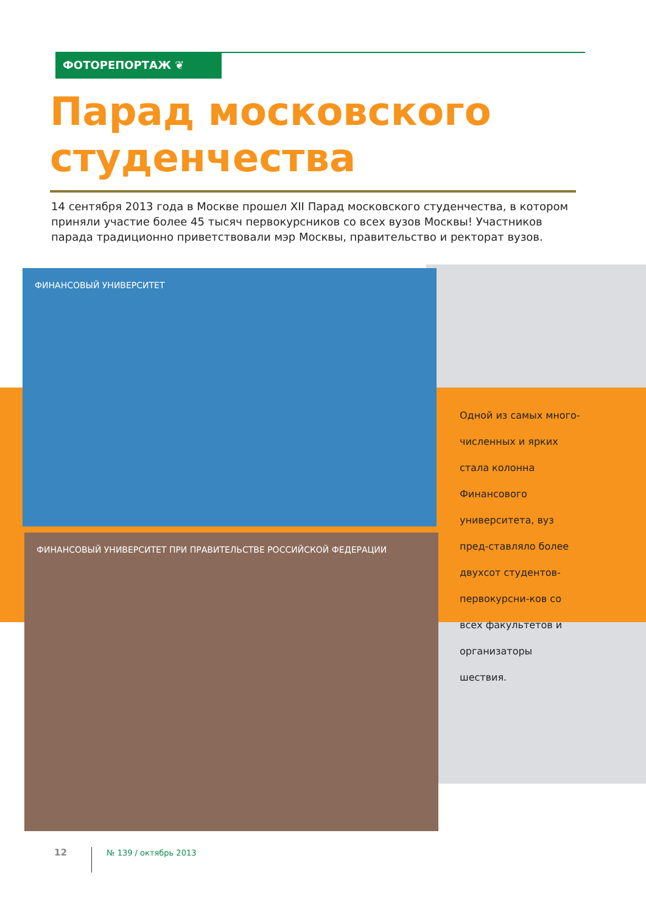ФОТОРЕПОРТАЖ ❦
Парад московского
студенчества
14 сентября 2013 года в Москве прошел XII Парад московского студенчества, в котором приняли участие более 45 тысяч первокурсников со всех вузов Москвы! Участников парада традиционно приветствовали мэр Москвы, правительство и ректорат вузов.
ФИНАНСОВЫЙ УНИВЕРСИТЕТ
ФИНАНСОВЫЙ УНИВЕРСИТЕТ ПРИ ПРАВИТЕЛЬСТВЕ РОССИЙСКОЙ ФЕДЕРАЦИИ
Одной из самых много-численных и ярких стала колонна Финансового университета, вуз пред-ставляло более двухсот студентов-первокурсни-ков со всех факультетов и организаторы шествия.
12 № 139 / октябрь 2013